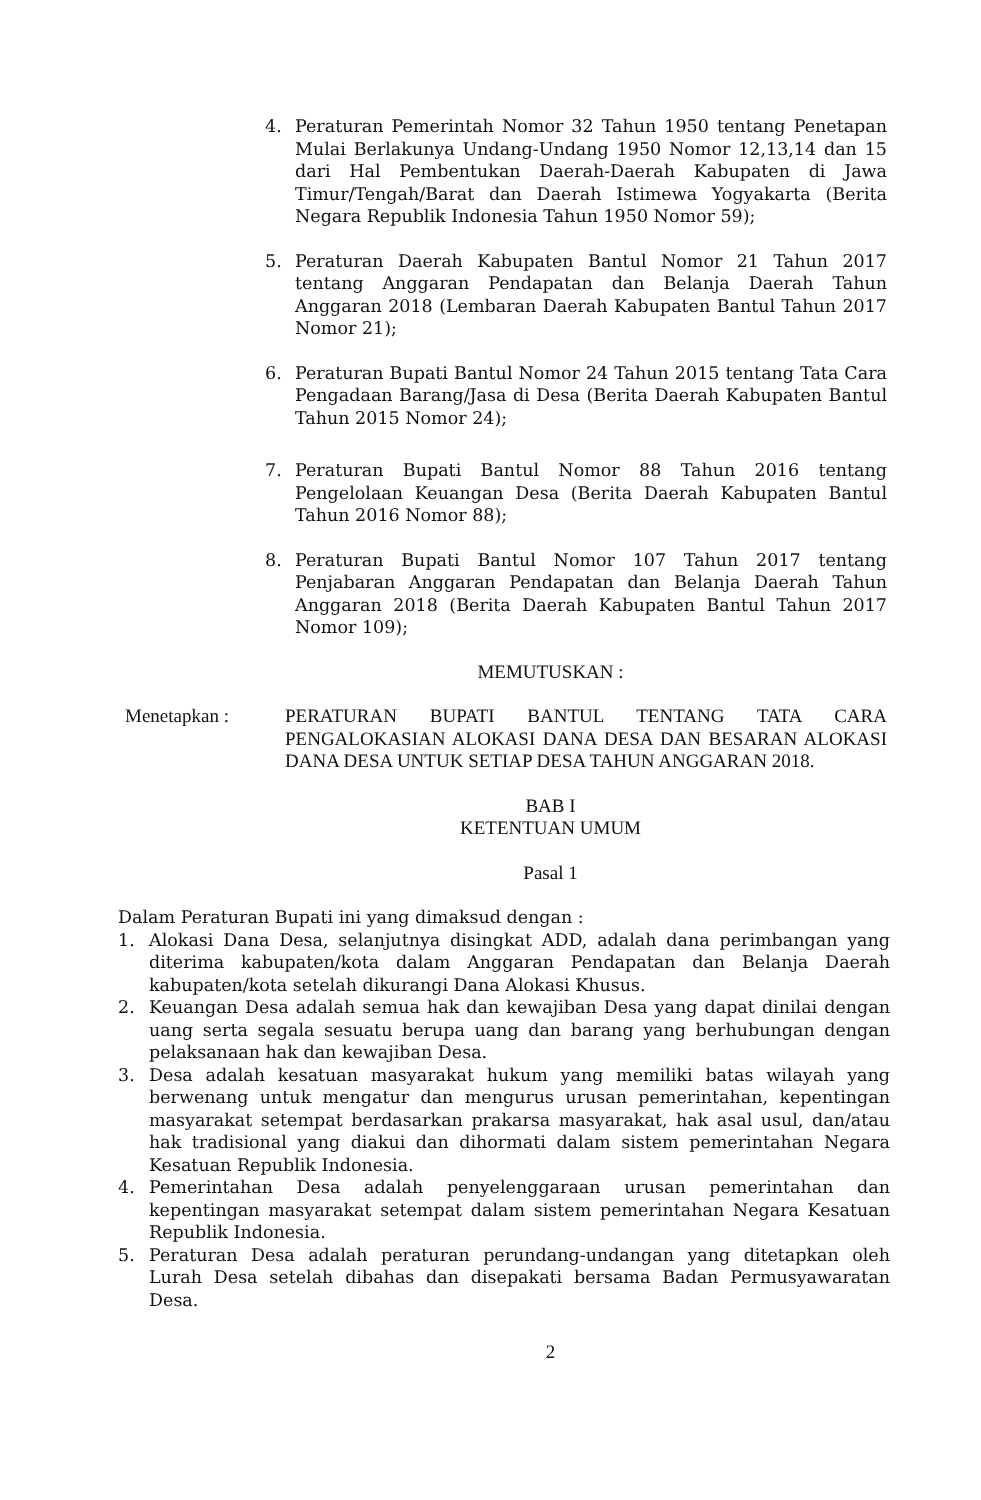4. Peraturan Pemerintah Nomor 32 Tahun 1950 tentang Penetapan Mulai Berlakunya Undang-Undang 1950 Nomor 12,13,14 dan 15 dari Hal Pembentukan Daerah-Daerah Kabupaten di Jawa Timur/Tengah/Barat dan Daerah Istimewa Yogyakarta (Berita Negara Republik Indonesia Tahun 1950 Nomor 59);
5. Peraturan Daerah Kabupaten Bantul Nomor 21 Tahun 2017 tentang Anggaran Pendapatan dan Belanja Daerah Tahun Anggaran 2018 (Lembaran Daerah Kabupaten Bantul Tahun 2017 Nomor 21);
6. Peraturan Bupati Bantul Nomor 24 Tahun 2015 tentang Tata Cara Pengadaan Barang/Jasa di Desa (Berita Daerah Kabupaten Bantul Tahun 2015 Nomor 24);
7. Peraturan Bupati Bantul Nomor 88 Tahun 2016 tentang Pengelolaan Keuangan Desa (Berita Daerah Kabupaten Bantul Tahun 2016 Nomor 88);
8. Peraturan Bupati Bantul Nomor 107 Tahun 2017 tentang Penjabaran Anggaran Pendapatan dan Belanja Daerah Tahun Anggaran 2018 (Berita Daerah Kabupaten Bantul Tahun 2017 Nomor 109);
MEMUTUSKAN :
Menetapkan : PERATURAN BUPATI BANTUL TENTANG TATA CARA PENGALOKASIAN ALOKASI DANA DESA DAN BESARAN ALOKASI DANA DESA UNTUK SETIAP DESA TAHUN ANGGARAN 2018.
BAB I
KETENTUAN UMUM
Pasal 1
Dalam Peraturan Bupati ini yang dimaksud dengan :
1. Alokasi Dana Desa, selanjutnya disingkat ADD, adalah dana perimbangan yang diterima kabupaten/kota dalam Anggaran Pendapatan dan Belanja Daerah kabupaten/kota setelah dikurangi Dana Alokasi Khusus.
2. Keuangan Desa adalah semua hak dan kewajiban Desa yang dapat dinilai dengan uang serta segala sesuatu berupa uang dan barang yang berhubungan dengan pelaksanaan hak dan kewajiban Desa.
3. Desa adalah kesatuan masyarakat hukum yang memiliki batas wilayah yang berwenang untuk mengatur dan mengurus urusan pemerintahan, kepentingan masyarakat setempat berdasarkan prakarsa masyarakat, hak asal usul, dan/atau hak tradisional yang diakui dan dihormati dalam sistem pemerintahan Negara Kesatuan Republik Indonesia.
4. Pemerintahan Desa adalah penyelenggaraan urusan pemerintahan dan kepentingan masyarakat setempat dalam sistem pemerintahan Negara Kesatuan Republik Indonesia.
5. Peraturan Desa adalah peraturan perundang-undangan yang ditetapkan oleh Lurah Desa setelah dibahas dan disepakati bersama Badan Permusyawaratan Desa.
2